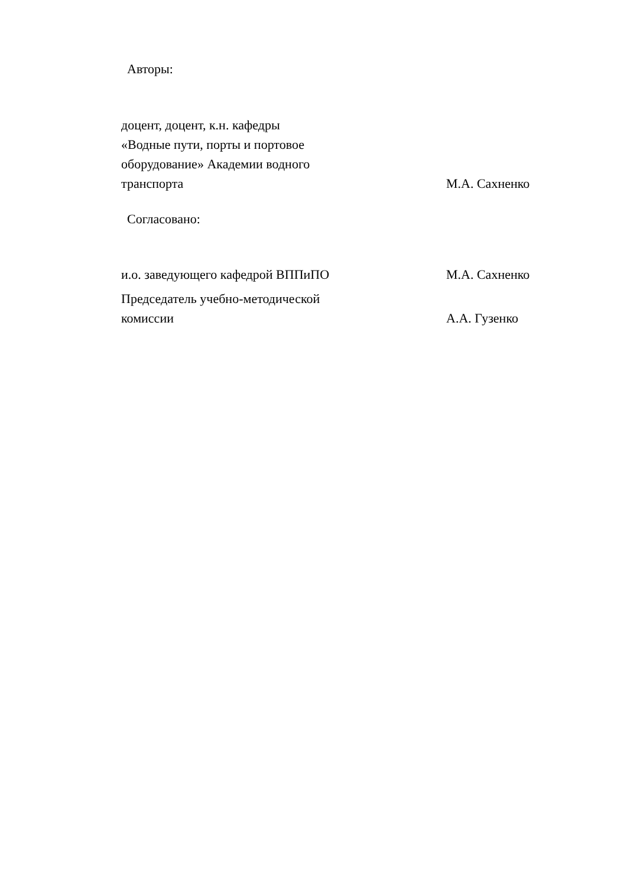Авторы:
| доцент, доцент, к.н. кафедры «Водные пути, порты и портовое оборудование» Академии водного транспорта | М.А. Сахненко |
Согласовано:
| и.о. заведующего кафедрой ВППиПО | М.А. Сахненко |
| Председатель учебно-методической комиссии | А.А. Гузенко |